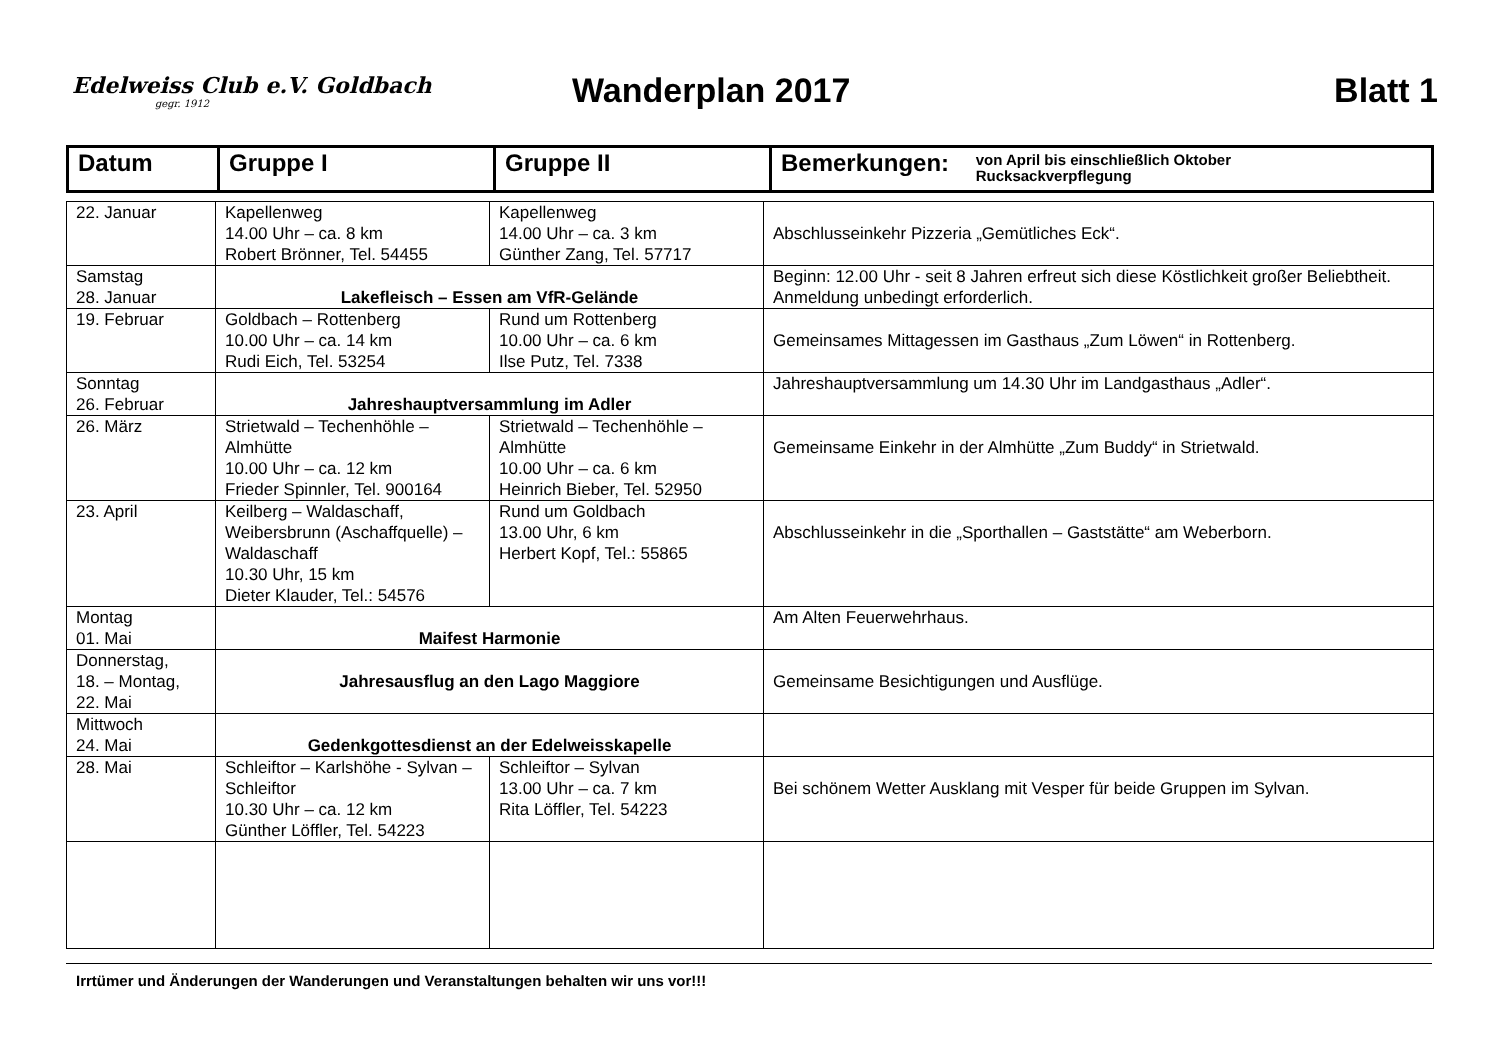Edelweiss Club e.V. Goldbach
gegr. 1912
Wanderplan 2017 Blatt 1
| Datum | Gruppe I | Gruppe II | Bemerkungen: von April bis einschließlich Oktober Rucksackverpflegung |
| --- | --- | --- | --- |
| 22. Januar | Kapellenweg 14.00 Uhr – ca. 8 km Robert Brönner, Tel. 54455 | Kapellenweg 14.00 Uhr – ca. 3 km Günther Zang, Tel. 57717 | Abschlusseinkehr Pizzeria „Gemütliches Eck“. |
| Samstag 28. Januar | Lakefleisch – Essen am VfR-Gelände | | Beginn: 12.00 Uhr - seit 8 Jahren erfreut sich diese Köstlichkeit großer Beliebtheit. Anmeldung unbedingt erforderlich. |
| 19. Februar | Goldbach – Rottenberg 10.00 Uhr – ca. 14 km Rudi Eich, Tel. 53254 | Rund um Rottenberg 10.00 Uhr – ca. 6 km Ilse Putz, Tel. 7338 | Gemeinsames Mittagessen im Gasthaus „Zum Löwen“ in Rottenberg. |
| Sonntag 26. Februar | Jahreshauptversammlung im Adler | | Jahreshauptversammlung um 14.30 Uhr im Landgasthaus „Adler“. |
| 26. März | Strietwald – Techenhöhle – Almhütte 10.00 Uhr – ca. 12 km Frieder Spinnler, Tel. 900164 | Strietwald – Techenhöhle – Almhütte 10.00 Uhr – ca. 6 km Heinrich Bieber, Tel. 52950 | Gemeinsame Einkehr in der Almhütte „Zum Buddy“ in Strietwald. |
| 23. April | Keilberg – Waldaschaff, Weibersbrunn (Aschaffquelle) – Waldaschaff 10.30 Uhr, 15 km Dieter Klauder, Tel.: 54576 | Rund um Goldbach 13.00 Uhr, 6 km Herbert Kopf, Tel.: 55865 | Abschlusseinkehr in die „Sporthallen – Gaststätte“ am Weberborn. |
| Montag 01. Mai | Maifest Harmonie | | Am Alten Feuerwehrhaus. |
| Donnerstag, 18. – Montag, 22. Mai | Jahresausflug an den Lago Maggiore | | Gemeinsame Besichtigungen und Ausflüge. |
| Mittwoch 24. Mai | Gedenkgottesdienst an der Edelweisskapelle | | |
| 28. Mai | Schleiftor – Karlshöhe - Sylvan – Schleiftor 10.30 Uhr – ca. 12 km Günther Löffler, Tel. 54223 | Schleiftor – Sylvan 13.00 Uhr – ca. 7 km Rita Löffler, Tel. 54223 | Bei schönem Wetter Ausklang mit Vesper für beide Gruppen im Sylvan. |
Irrtümer und Änderungen der Wanderungen und Veranstaltungen behalten wir uns vor!!!